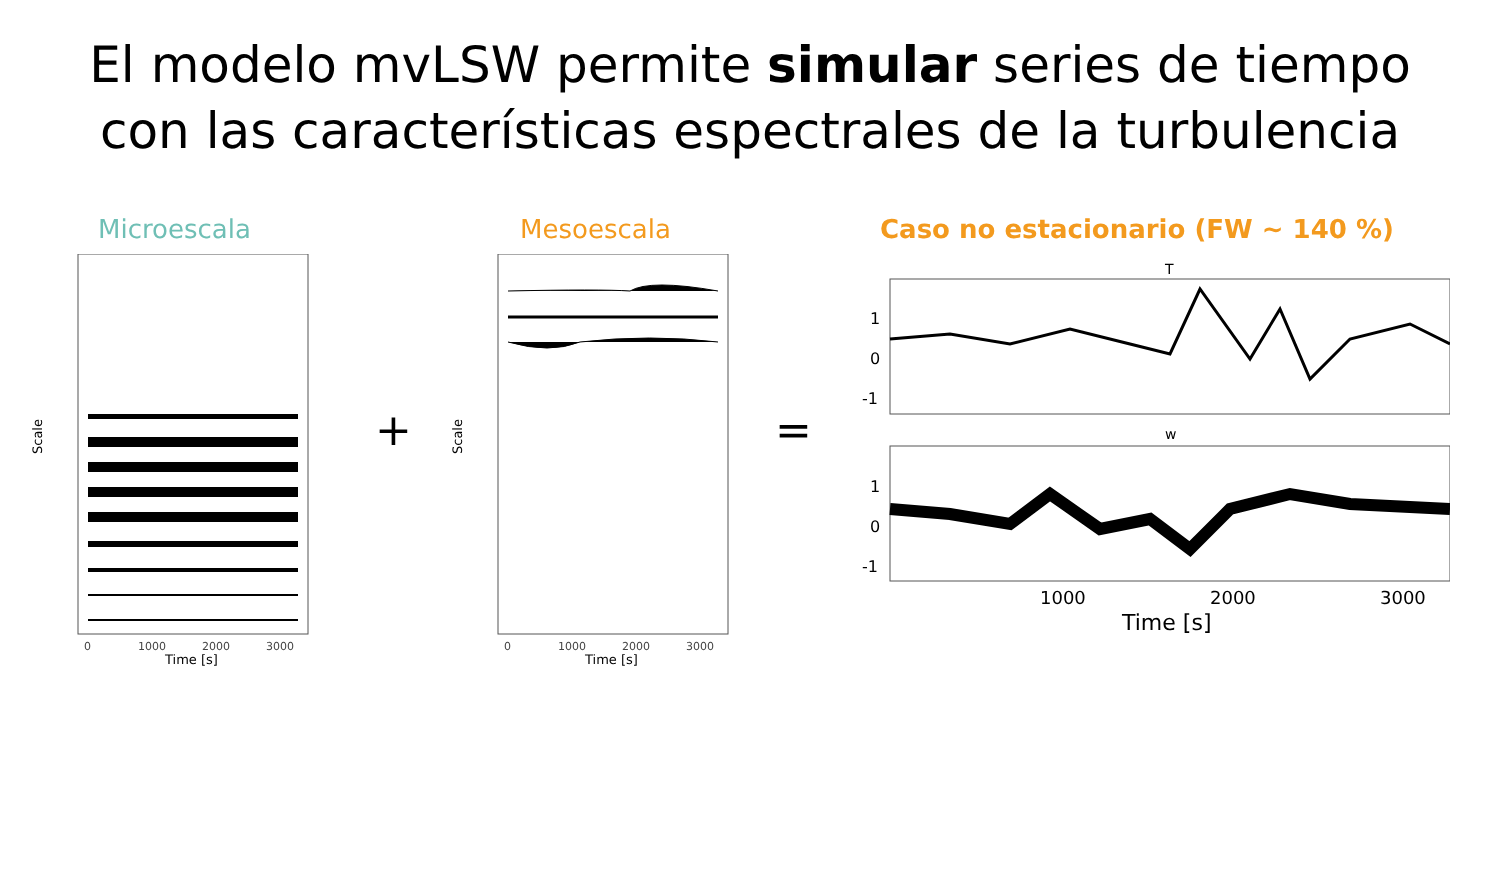El modelo mvLSW permite simular series de tiempo con las características espectrales de la turbulencia
Microescala Mesoescala
Caso no estacionario (FW ~ 140 %)
0
1000
2000
3000
Time [s]
Scale
+
0
1000
2000
3000
Time [s]
Scale
=
T
w
1
0
-1
1
0
-1
1000
2000
3000
Time [s]